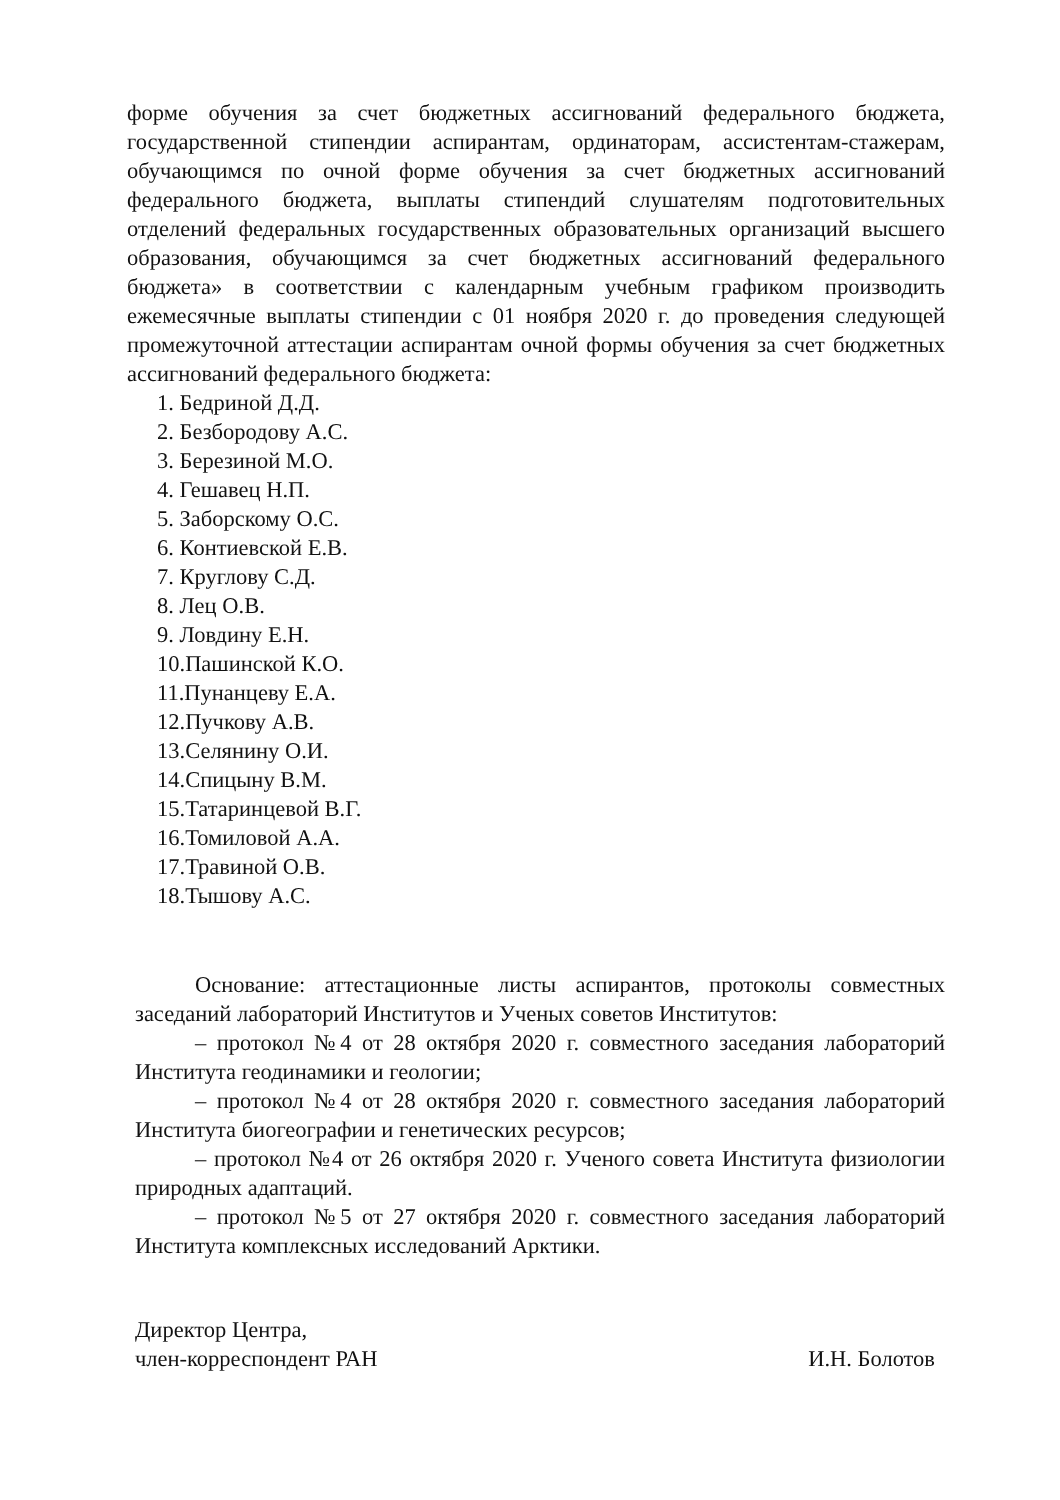форме обучения за счет бюджетных ассигнований федерального бюджета, государственной стипендии аспирантам, ординаторам, ассистентам-стажерам, обучающимся по очной форме обучения за счет бюджетных ассигнований федерального бюджета, выплаты стипендий слушателям подготовительных отделений федеральных государственных образовательных организаций высшего образования, обучающимся за счет бюджетных ассигнований федерального бюджета» в соответствии с календарным учебным графиком производить ежемесячные выплаты стипендии с 01 ноября 2020 г. до проведения следующей промежуточной аттестации аспирантам очной формы обучения за счет бюджетных ассигнований федерального бюджета:
1. Бедриной Д.Д.
2. Безбородову А.С.
3. Березиной М.О.
4. Гешавец Н.П.
5. Заборскому О.С.
6. Контиевской Е.В.
7. Круглову С.Д.
8. Лец О.В.
9. Ловдину Е.Н.
10.Пашинской К.О.
11.Пунанцеву Е.А.
12.Пучкову А.В.
13.Селянину О.И.
14.Спицыну В.М.
15.Татаринцевой В.Г.
16.Томиловой А.А.
17.Травиной О.В.
18.Тышову А.С.
Основание: аттестационные листы аспирантов, протоколы совместных заседаний лабораторий Институтов и Ученых советов Институтов:
– протокол №4 от 28 октября 2020 г. совместного заседания лабораторий Института геодинамики и геологии;
– протокол №4 от 28 октября 2020 г. совместного заседания лабораторий Института биогеографии и генетических ресурсов;
– протокол №4 от 26 октября 2020 г. Ученого совета Института физиологии природных адаптаций.
– протокол №5 от 27 октября 2020 г. совместного заседания лабораторий Института комплексных исследований Арктики.
Директор Центра,
член-корреспондент РАН
И.Н. Болотов